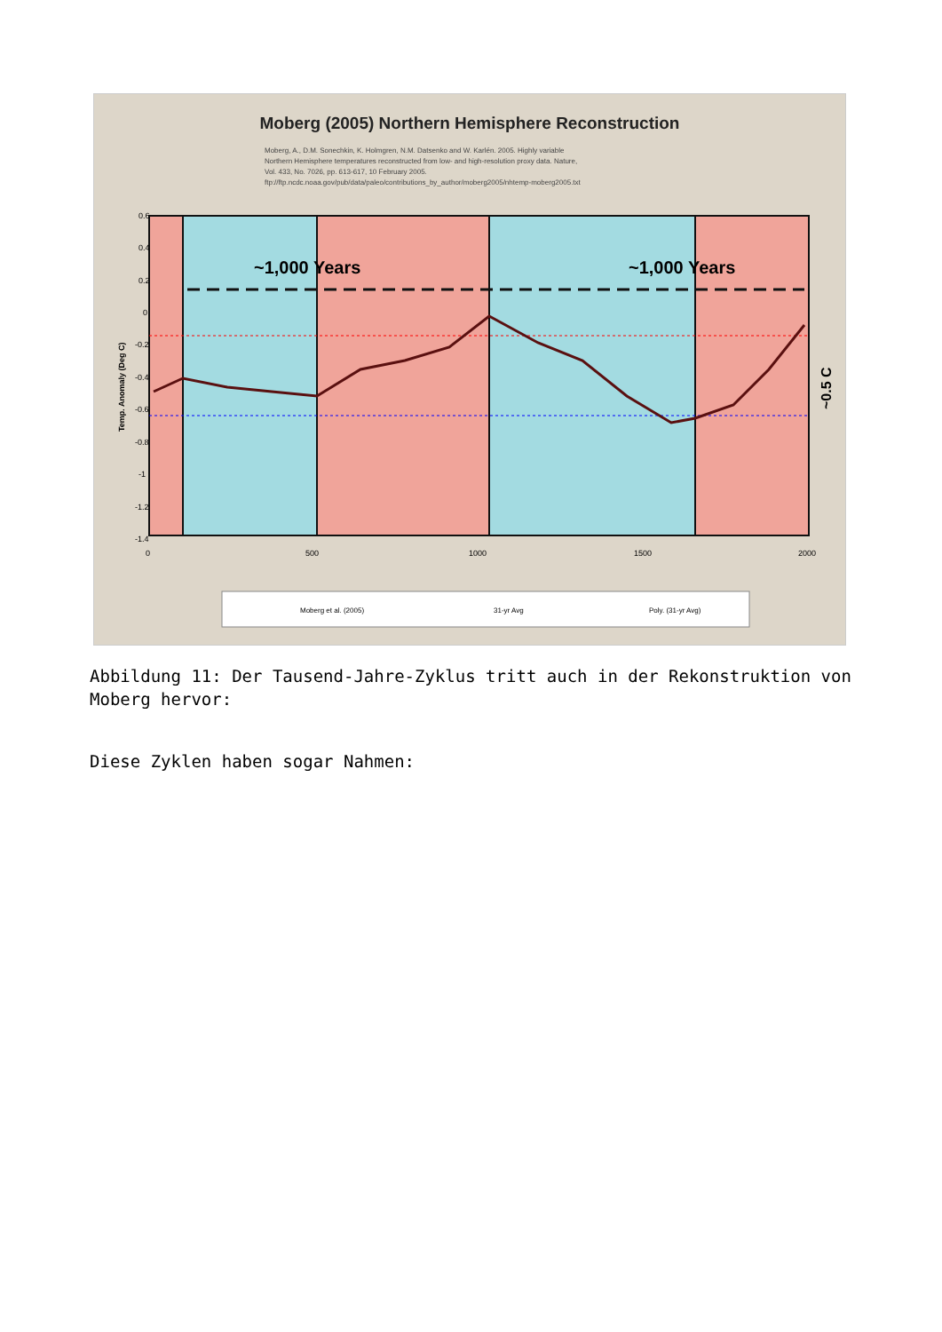Moberg (2005) Northern Hemisphere Reconstruction
Moberg, A., D.M. Sonechkin, K. Holmgren, N.M. Datsenko and W. Karlén. 2005. Highly variable
Northern Hemisphere temperatures reconstructed from low- and high-resolution proxy data. Nature,
Vol. 433, No. 7026, pp. 613-617, 10 February 2005.
ftp://ftp.ncdc.noaa.gov/pub/data/paleo/contributions_by_author/moberg2005/nhtemp-moberg2005.txt
~1,000 Years
~1,000 Years
0.6
0.4
0.2
0
-0.2
-0.4
-0.6
-0.8
-1
-1.2
-1.4
0
500
1000
1500
2000
Temp. Anomaly (Deg C)
~0.5 C
Moberg et al. (2005)
31-yr Avg
Poly. (31-yr Avg)
Abbildung 11: Der Tausend-Jahre-Zyklus tritt auch in der Rekonstruktion von Moberg hervor:
Diese Zyklen haben sogar Nahmen: